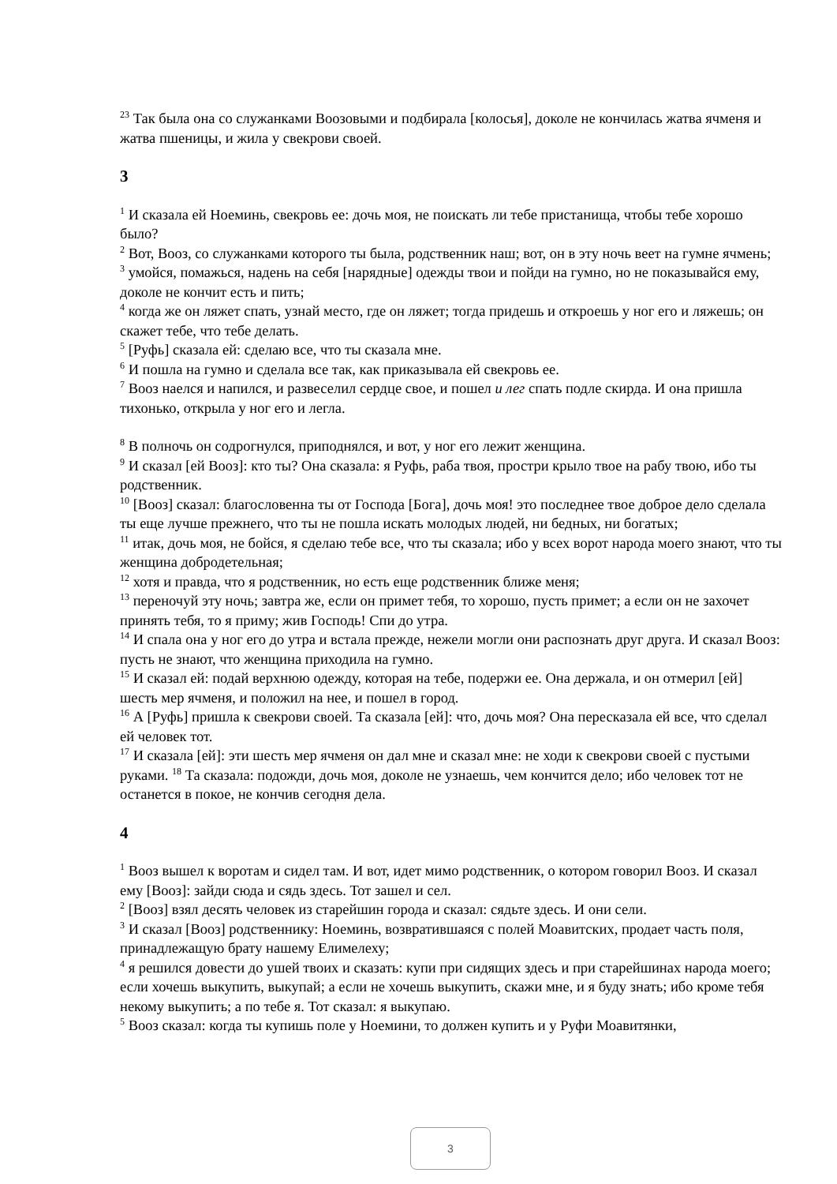<sup>23</sup> Так была она со служанками Воозовыми и подбирала [колосья], доколе не кончилась жатва ячменя и жатва пшеницы, и жила у свекрови своей.
3
<sup>1</sup> И сказала ей Ноеминь, свекровь ее: дочь моя, не поискать ли тебе пристанища, чтобы тебе хорошо было?
<sup>2</sup> Вот, Вооз, со служанками которого ты была, родственник наш; вот, он в эту ночь веет на гумне ячмень;
<sup>3</sup> умойся, помажься, надень на себя [нарядные] одежды твои и пойди на гумно, но не показывайся ему, доколе не кончит есть и пить;
<sup>4</sup> когда же он ляжет спать, узнай место, где он ляжет; тогда придешь и откроешь у ног его и ляжешь; он скажет тебе, что тебе делать.
<sup>5</sup> [Руфь] сказала ей: сделаю все, что ты сказала мне.
<sup>6</sup> И пошла на гумно и сделала все так, как приказывала ей свекровь ее.
<sup>7</sup> Вооз наелся и напился, и развеселил сердце свое, и пошел и лег спать подле скирда. И она пришла тихонько, открыла у ног его и легла.
<sup>8</sup> В полночь он содрогнулся, приподнялся, и вот, у ног его лежит женщина.
<sup>9</sup> И сказал [ей Вооз]: кто ты? Она сказала: я Руфь, раба твоя, простри крыло твое на рабу твою, ибо ты родственник.
<sup>10</sup> [Вооз] сказал: благословенна ты от Господа [Бога], дочь моя! это последнее твое доброе дело сделала ты еще лучше прежнего, что ты не пошла искать молодых людей, ни бедных, ни богатых;
<sup>11</sup> итак, дочь моя, не бойся, я сделаю тебе все, что ты сказала; ибо у всех ворот народа моего знают, что ты женщина добродетельная;
<sup>12</sup> хотя и правда, что я родственник, но есть еще родственник ближе меня;
<sup>13</sup> переночуй эту ночь; завтра же, если он примет тебя, то хорошо, пусть примет; а если он не захочет принять тебя, то я приму; жив Господь! Спи до утра.
<sup>14</sup> И спала она у ног его до утра и встала прежде, нежели могли они распознать друг друга. И сказал Вооз: пусть не знают, что женщина приходила на гумно.
<sup>15</sup> И сказал ей: подай верхнюю одежду, которая на тебе, подержи ее. Она держала, и он отмерил [ей] шесть мер ячменя, и положил на нее, и пошел в город.
<sup>16</sup> А [Руфь] пришла к свекрови своей. Та сказала [ей]: что, дочь моя? Она пересказала ей все, что сделал ей человек тот.
<sup>17</sup> И сказала [ей]: эти шесть мер ячменя он дал мне и сказал мне: не ходи к свекрови своей с пустыми руками. <sup>18</sup> Та сказала: подожди, дочь моя, доколе не узнаешь, чем кончится дело; ибо человек тот не останется в покое, не кончив сегодня дела.
4
<sup>1</sup> Вооз вышел к воротам и сидел там. И вот, идет мимо родственник, о котором говорил Вооз. И сказал ему [Вооз]: зайди сюда и сядь здесь. Тот зашел и сел.
<sup>2</sup> [Вооз] взял десять человек из старейшин города и сказал: сядьте здесь. И они сели.
<sup>3</sup> И сказал [Вооз] родственнику: Ноеминь, возвратившаяся с полей Моавитских, продает часть поля, принадлежащую брату нашему Елимелеху;
<sup>4</sup> я решился довести до ушей твоих и сказать: купи при сидящих здесь и при старейшинах народа моего; если хочешь выкупить, выкупай; а если не хочешь выкупить, скажи мне, и я буду знать; ибо кроме тебя некому выкупить; а по тебе я. Тот сказал: я выкупаю.
<sup>5</sup> Вооз сказал: когда ты купишь поле у Ноемини, то должен купить и у Руфи Моавитянки,
3